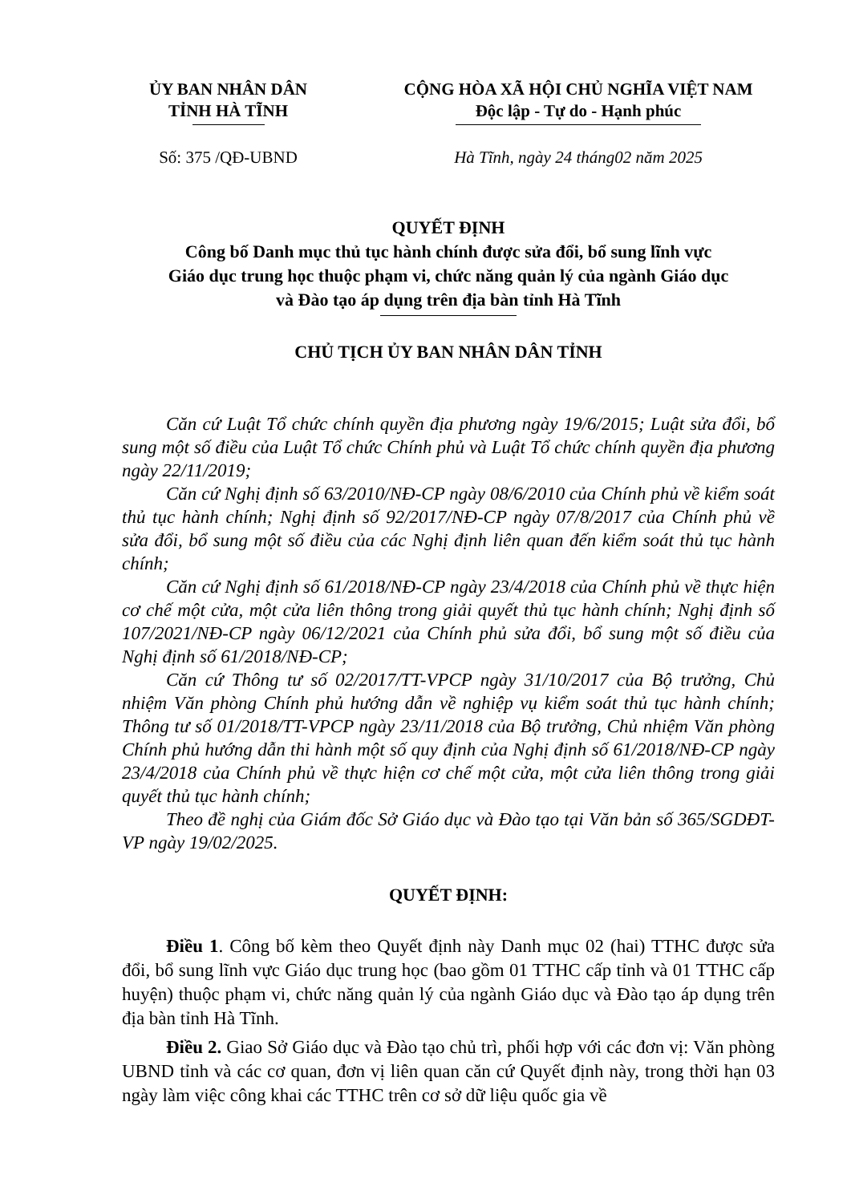ỦY BAN NHÂN DÂN
TỈNH HÀ TĨNH
CỘNG HÒA XÃ HỘI CHỦ NGHĨA VIỆT NAM
Độc lập - Tự do - Hạnh phúc
Số: 375 /QĐ-UBND Hà Tĩnh, ngày 24 tháng02 năm 2025
QUYẾT ĐỊNH
Công bố Danh mục thủ tục hành chính được sửa đổi, bổ sung lĩnh vực
Giáo dục trung học thuộc phạm vi, chức năng quản lý của ngành Giáo dục
và Đào tạo áp dụng trên địa bàn tỉnh Hà Tĩnh
CHỦ TỊCH ỦY BAN NHÂN DÂN TỈNH
Căn cứ Luật Tổ chức chính quyền địa phương ngày 19/6/2015; Luật sửa đổi, bổ sung một số điều của Luật Tổ chức Chính phủ và Luật Tổ chức chính quyền địa phương ngày 22/11/2019;
Căn cứ Nghị định số 63/2010/NĐ-CP ngày 08/6/2010 của Chính phủ về kiểm soát thủ tục hành chính; Nghị định số 92/2017/NĐ-CP ngày 07/8/2017 của Chính phủ về sửa đổi, bổ sung một số điều của các Nghị định liên quan đến kiểm soát thủ tục hành chính;
Căn cứ Nghị định số 61/2018/NĐ-CP ngày 23/4/2018 của Chính phủ về thực hiện cơ chế một cửa, một cửa liên thông trong giải quyết thủ tục hành chính; Nghị định số 107/2021/NĐ-CP ngày 06/12/2021 của Chính phủ sửa đổi, bổ sung một số điều của Nghị định số 61/2018/NĐ-CP;
Căn cứ Thông tư số 02/2017/TT-VPCP ngày 31/10/2017 của Bộ trưởng, Chủ nhiệm Văn phòng Chính phủ hướng dẫn về nghiệp vụ kiểm soát thủ tục hành chính; Thông tư số 01/2018/TT-VPCP ngày 23/11/2018 của Bộ trưởng, Chủ nhiệm Văn phòng Chính phủ hướng dẫn thi hành một số quy định của Nghị định số 61/2018/NĐ-CP ngày 23/4/2018 của Chính phủ về thực hiện cơ chế một cửa, một cửa liên thông trong giải quyết thủ tục hành chính;
Theo đề nghị của Giám đốc Sở Giáo dục và Đào tạo tại Văn bản số 365/SGDĐT-VP ngày 19/02/2025.
QUYẾT ĐỊNH:
Điều 1. Công bố kèm theo Quyết định này Danh mục 02 (hai) TTHC được sửa đổi, bổ sung lĩnh vực Giáo dục trung học (bao gồm 01 TTHC cấp tỉnh và 01 TTHC cấp huyện) thuộc phạm vi, chức năng quản lý của ngành Giáo dục và Đào tạo áp dụng trên địa bàn tỉnh Hà Tĩnh.
Điều 2. Giao Sở Giáo dục và Đào tạo chủ trì, phối hợp với các đơn vị: Văn phòng UBND tỉnh và các cơ quan, đơn vị liên quan căn cứ Quyết định này, trong thời hạn 03 ngày làm việc công khai các TTHC trên cơ sở dữ liệu quốc gia về